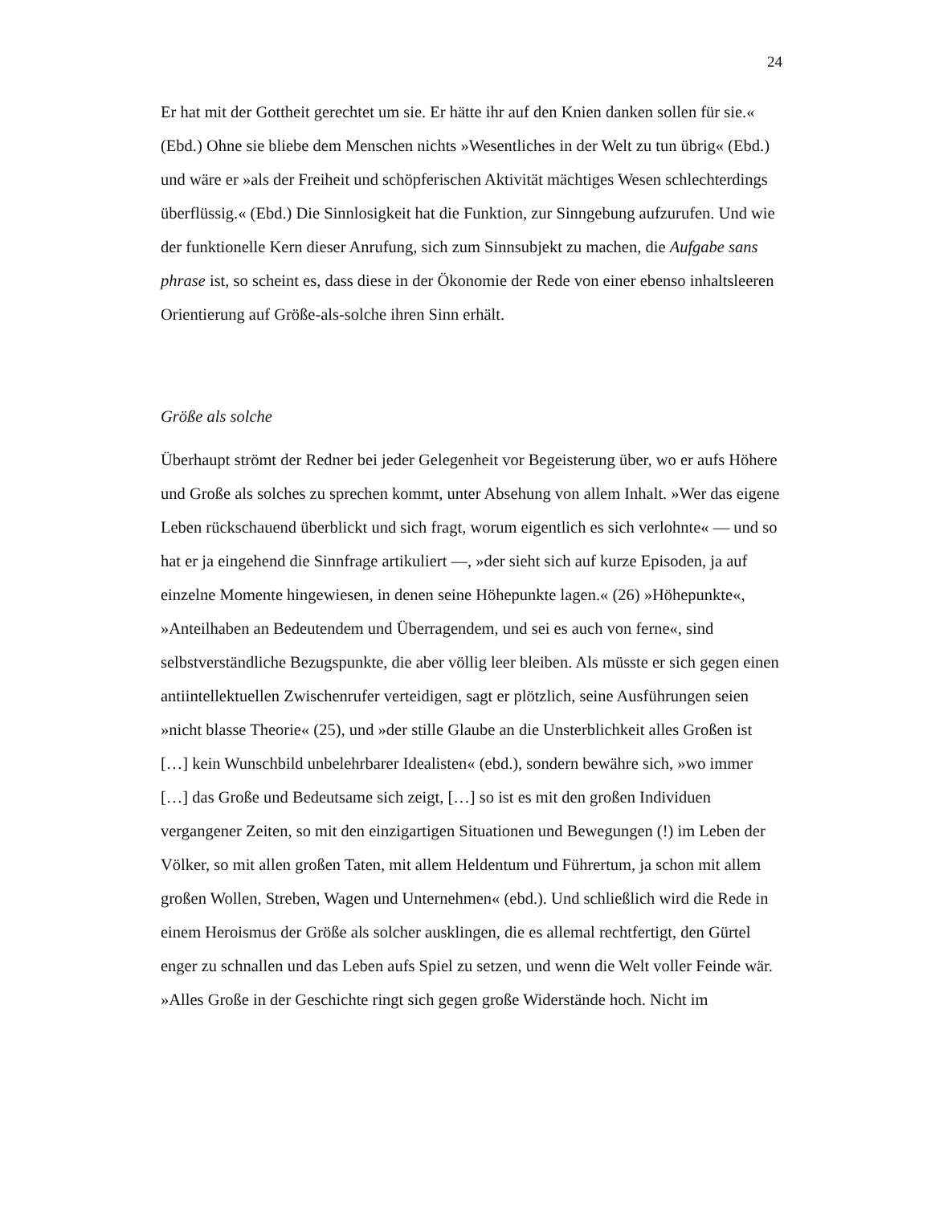24
Er hat mit der Gottheit gerechtet um sie. Er hätte ihr auf den Knien danken sollen für sie.« (Ebd.) Ohne sie bliebe dem Menschen nichts »Wesentliches in der Welt zu tun übrig« (Ebd.) und wäre er »als der Freiheit und schöpferischen Aktivität mächtiges Wesen schlechterdings überflüssig.« (Ebd.) Die Sinnlosigkeit hat die Funktion, zur Sinngebung aufzurufen. Und wie der funktionelle Kern dieser Anrufung, sich zum Sinnsubjekt zu machen, die Aufgabe sans phrase ist, so scheint es, dass diese in der Ökonomie der Rede von einer ebenso inhaltsleeren Orientierung auf Größe-als-solche ihren Sinn erhält.
Größe als solche
Überhaupt strömt der Redner bei jeder Gelegenheit vor Begeisterung über, wo er aufs Höhere und Große als solches zu sprechen kommt, unter Absehung von allem Inhalt. »Wer das eigene Leben rückschauend überblickt und sich fragt, worum eigentlich es sich verlohnte« — und so hat er ja eingehend die Sinnfrage artikuliert —, »der sieht sich auf kurze Episoden, ja auf einzelne Momente hingewiesen, in denen seine Höhepunkte lagen.« (26) »Höhepunkte«, »Anteilhaben an Bedeutendem und Überragendem, und sei es auch von ferne«, sind selbstverständliche Bezugspunkte, die aber völlig leer bleiben. Als müsste er sich gegen einen antiintellektuellen Zwischenrufer verteidigen, sagt er plötzlich, seine Ausführungen seien »nicht blasse Theorie« (25), und »der stille Glaube an die Unsterblichkeit alles Großen ist […] kein Wunschbild unbelehrbarer Idealisten« (ebd.), sondern bewähre sich, »wo immer […] das Große und Bedeutsame sich zeigt, […] so ist es mit den großen Individuen vergangener Zeiten, so mit den einzigartigen Situationen und Bewegungen (!) im Leben der Völker, so mit allen großen Taten, mit allem Heldentum und Führertum, ja schon mit allem großen Wollen, Streben, Wagen und Unternehmen« (ebd.). Und schließlich wird die Rede in einem Heroismus der Größe als solcher ausklingen, die es allemal rechtfertigt, den Gürtel enger zu schnallen und das Leben aufs Spiel zu setzen, und wenn die Welt voller Feinde wär. »Alles Große in der Geschichte ringt sich gegen große Widerstände hoch. Nicht im